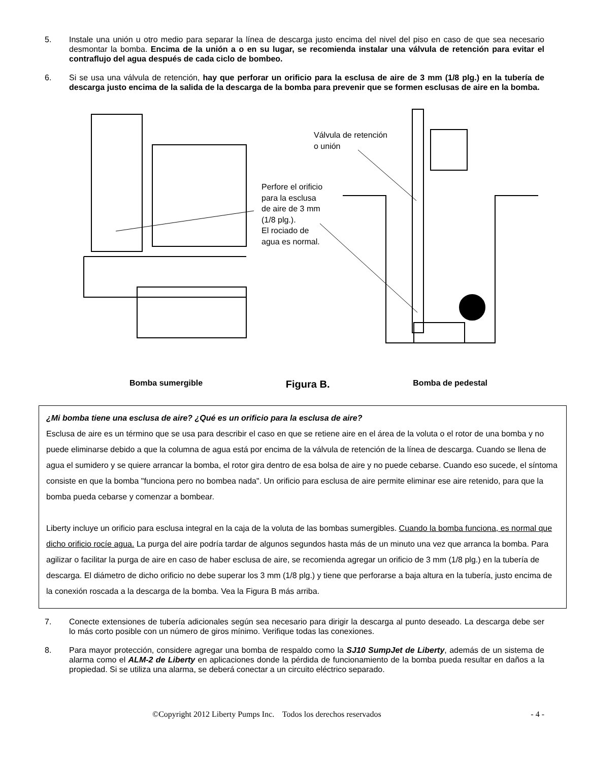5. Instale una unión u otro medio para separar la línea de descarga justo encima del nivel del piso en caso de que sea necesario desmontar la bomba. Encima de la unión a o en su lugar, se recomienda instalar una válvula de retención para evitar el contraflujo del agua después de cada ciclo de bombeo.
6. Si se usa una válvula de retención, hay que perforar un orificio para la esclusa de aire de 3 mm (1/8 plg.) en la tubería de descarga justo encima de la salida de la descarga de la bomba para prevenir que se formen esclusas de aire en la bomba.
Válvula de retención
o unión
Perfore el orificio
para la esclusa
de aire de 3 mm
(1/8 plg.).
El rociado de
agua es normal.
Bomba sumergible Figura B. Bomba de pedestal
¿Mi bomba tiene una esclusa de aire? ¿Qué es un orificio para la esclusa de aire?
Esclusa de aire es un término que se usa para describir el caso en que se retiene aire en el área de la voluta o el rotor de una bomba y no puede eliminarse debido a que la columna de agua está por encima de la válvula de retención de la línea de descarga. Cuando se llena de agua el sumidero y se quiere arrancar la bomba, el rotor gira dentro de esa bolsa de aire y no puede cebarse. Cuando eso sucede, el síntoma consiste en que la bomba "funciona pero no bombea nada". Un orificio para esclusa de aire permite eliminar ese aire retenido, para que la bomba pueda cebarse y comenzar a bombear.
Liberty incluye un orificio para esclusa integral en la caja de la voluta de las bombas sumergibles. Cuando la bomba funciona, es normal que dicho orificio rocíe agua. La purga del aire podría tardar de algunos segundos hasta más de un minuto una vez que arranca la bomba. Para agilizar o facilitar la purga de aire en caso de haber esclusa de aire, se recomienda agregar un orificio de 3 mm (1/8 plg.) en la tubería de descarga. El diámetro de dicho orificio no debe superar los 3 mm (1/8 plg.) y tiene que perforarse a baja altura en la tubería, justo encima de la conexión roscada a la descarga de la bomba. Vea la Figura B más arriba.
7. Conecte extensiones de tubería adicionales según sea necesario para dirigir la descarga al punto deseado. La descarga debe ser lo más corto posible con un número de giros mínimo. Verifique todas las conexiones.
8. Para mayor protección, considere agregar una bomba de respaldo como la SJ10 SumpJet de Liberty, además de un sistema de alarma como el ALM-2 de Liberty en aplicaciones donde la pérdida de funcionamiento de la bomba pueda resultar en daños a la propiedad. Si se utiliza una alarma, se deberá conectar a un circuito eléctrico separado.
©Copyright 2012 Liberty Pumps Inc. Todos los derechos reservados - 4 -